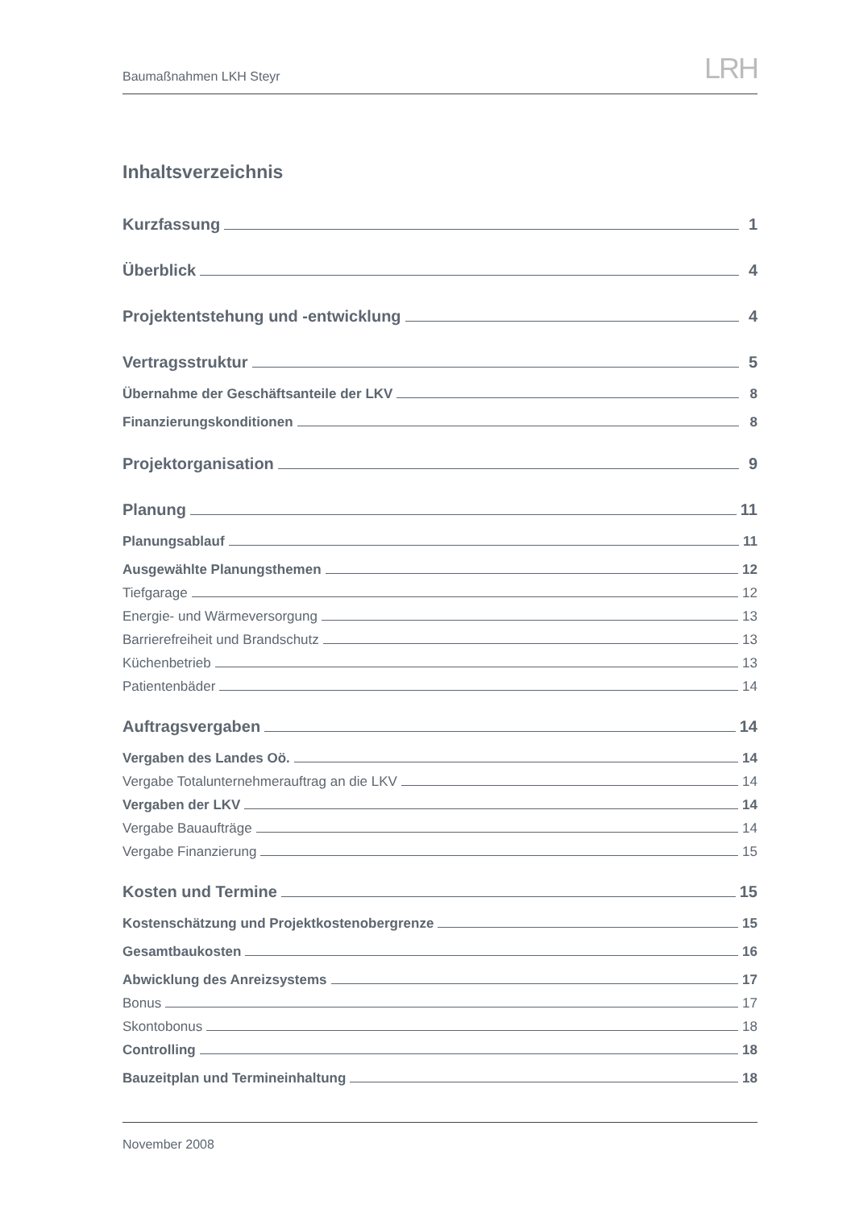Baumaßnahmen LKH Steyr LRH
Inhaltsverzeichnis
Kurzfassung 1
Überblick 4
Projektentstehung und -entwicklung 4
Vertragsstruktur 5
Übernahme der Geschäftsanteile der LKV 8
Finanzierungskonditionen 8
Projektorganisation 9
Planung 11
Planungsablauf 11
Ausgewählte Planungsthemen 12
Tiefgarage 12
Energie- und Wärmeversorgung 13
Barrierefreiheit und Brandschutz 13
Küchenbetrieb 13
Patientenbäder 14
Auftragsvergaben 14
Vergaben des Landes Oö. 14
Vergabe Totalunternehmerauftrag an die LKV 14
Vergaben der LKV 14
Vergabe Bauaufträge 14
Vergabe Finanzierung 15
Kosten und Termine 15
Kostenschätzung und Projektkostenobergrenze 15
Gesamtbaukosten 16
Abwicklung des Anreizsystems 17
Bonus 17
Skontobonus 18
Controlling 18
Bauzeitplan und Termineinhaltung 18
November 2008